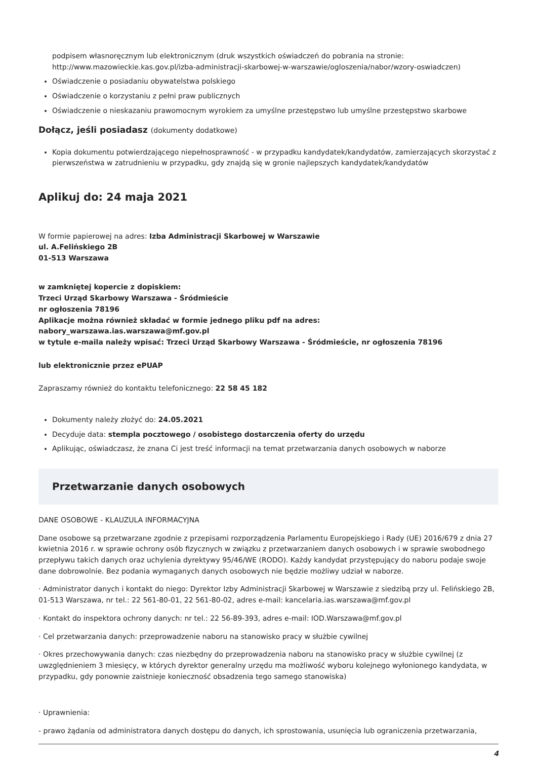podpisem własnoręcznym lub elektronicznym (druk wszystkich oświadczeń do pobrania na stronie: http://www.mazowieckie.kas.gov.pl/izba-administracji-skarbowej-w-warszawie/ogloszenia/nabor/wzory-oswiadczen)
Oświadczenie o posiadaniu obywatelstwa polskiego
Oświadczenie o korzystaniu z pełni praw publicznych
Oświadczenie o nieskazaniu prawomocnym wyrokiem za umyślne przestępstwo lub umyślne przestępstwo skarbowe
Dołącz, jeśli posiadasz (dokumenty dodatkowe)
Kopia dokumentu potwierdzającego niepełnosprawność - w przypadku kandydatek/kandydatów, zamierzających skorzystać z pierwszeństwa w zatrudnieniu w przypadku, gdy znajdą się w gronie najlepszych kandydatek/kandydatów
Aplikuj do: 24 maja 2021
W formie papierowej na adres: Izba Administracji Skarbowej w Warszawie
ul. A.Felińskiego 2B
01-513 Warszawa
w zamkniętej kopercie z dopiskiem:
Trzeci Urząd Skarbowy Warszawa - Śródmieście
nr ogłoszenia 78196
Aplikacje można również składać w formie jednego pliku pdf na adres:
nabory_warszawa.ias.warszawa@mf.gov.pl
w tytule e-maila należy wpisać: Trzeci Urząd Skarbowy Warszawa - Śródmieście, nr ogłoszenia 78196
lub elektronicznie przez ePUAP
Zapraszamy również do kontaktu telefonicznego: 22 58 45 182
Dokumenty należy złożyć do: 24.05.2021
Decyduje data: stempla pocztowego / osobistego dostarczenia oferty do urzędu
Aplikując, oświadczasz, że znana Ci jest treść informacji na temat przetwarzania danych osobowych w naborze
Przetwarzanie danych osobowych
DANE OSOBOWE - KLAUZULA INFORMACYJNA
Dane osobowe są przetwarzane zgodnie z przepisami rozporządzenia Parlamentu Europejskiego i Rady (UE) 2016/679 z dnia 27 kwietnia 2016 r. w sprawie ochrony osób fizycznych w związku z przetwarzaniem danych osobowych i w sprawie swobodnego przepływu takich danych oraz uchylenia dyrektywy 95/46/WE (RODO). Każdy kandydat przystępujący do naboru podaje swoje dane dobrowolnie. Bez podania wymaganych danych osobowych nie będzie możliwy udział w naborze.
· Administrator danych i kontakt do niego: Dyrektor Izby Administracji Skarbowej w Warszawie z siedzibą przy ul. Felińskiego 2B, 01-513 Warszawa, nr tel.: 22 561-80-01, 22 561-80-02, adres e-mail: kancelaria.ias.warszawa@mf.gov.pl
· Kontakt do inspektora ochrony danych: nr tel.: 22 56-89-393, adres e-mail: IOD.Warszawa@mf.gov.pl
· Cel przetwarzania danych: przeprowadzenie naboru na stanowisko pracy w służbie cywilnej
· Okres przechowywania danych: czas niezbędny do przeprowadzenia naboru na stanowisko pracy w służbie cywilnej (z uwzględnieniem 3 miesięcy, w których dyrektor generalny urzędu ma możliwość wyboru kolejnego wyłonionego kandydata, w przypadku, gdy ponownie zaistnieje konieczność obsadzenia tego samego stanowiska)
· Uprawnienia:
- prawo żądania od administratora danych dostępu do danych, ich sprostowania, usunięcia lub ograniczenia przetwarzania,
4